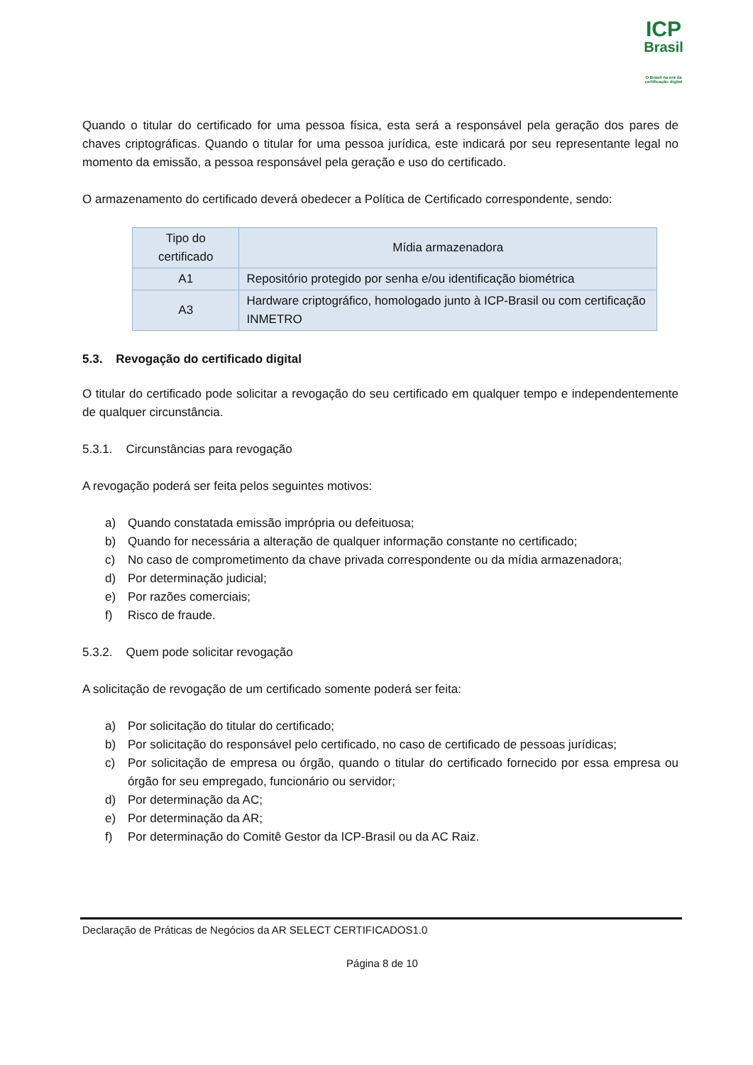ICP
Brasil
O Brasil na era da certificação digital
Quando o titular do certificado for uma pessoa física, esta será a responsável pela geração dos pares de chaves criptográficas. Quando o titular for uma pessoa jurídica, este indicará por seu representante legal no momento da emissão, a pessoa responsável pela geração e uso do certificado.
O armazenamento do certificado deverá obedecer a Política de Certificado correspondente, sendo:
| Tipo do certificado | Mídia armazenadora |
| --- | --- |
| A1 | Repositório protegido por senha e/ou identificação biométrica |
| A3 | Hardware criptográfico, homologado junto à ICP-Brasil ou com certificação INMETRO |
5.3. Revogação do certificado digital
O titular do certificado pode solicitar a revogação do seu certificado em qualquer tempo e independentemente de qualquer circunstância.
5.3.1. Circunstâncias para revogação
A revogação poderá ser feita pelos seguintes motivos:
a) Quando constatada emissão imprópria ou defeituosa;
b) Quando for necessária a alteração de qualquer informação constante no certificado;
c) No caso de comprometimento da chave privada correspondente ou da mídia armazenadora;
d) Por determinação judicial;
e) Por razões comerciais;
f) Risco de fraude.
5.3.2. Quem pode solicitar revogação
A solicitação de revogação de um certificado somente poderá ser feita:
a) Por solicitação do titular do certificado;
b) Por solicitação do responsável pelo certificado, no caso de certificado de pessoas jurídicas;
c) Por solicitação de empresa ou órgão, quando o titular do certificado fornecido por essa empresa ou órgão for seu empregado, funcionário ou servidor;
d) Por determinação da AC;
e) Por determinação da AR;
f) Por determinação do Comitê Gestor da ICP-Brasil ou da AC Raiz.
Declaração de Práticas de Negócios da AR SELECT CERTIFICADOS1.0
Página 8 de 10